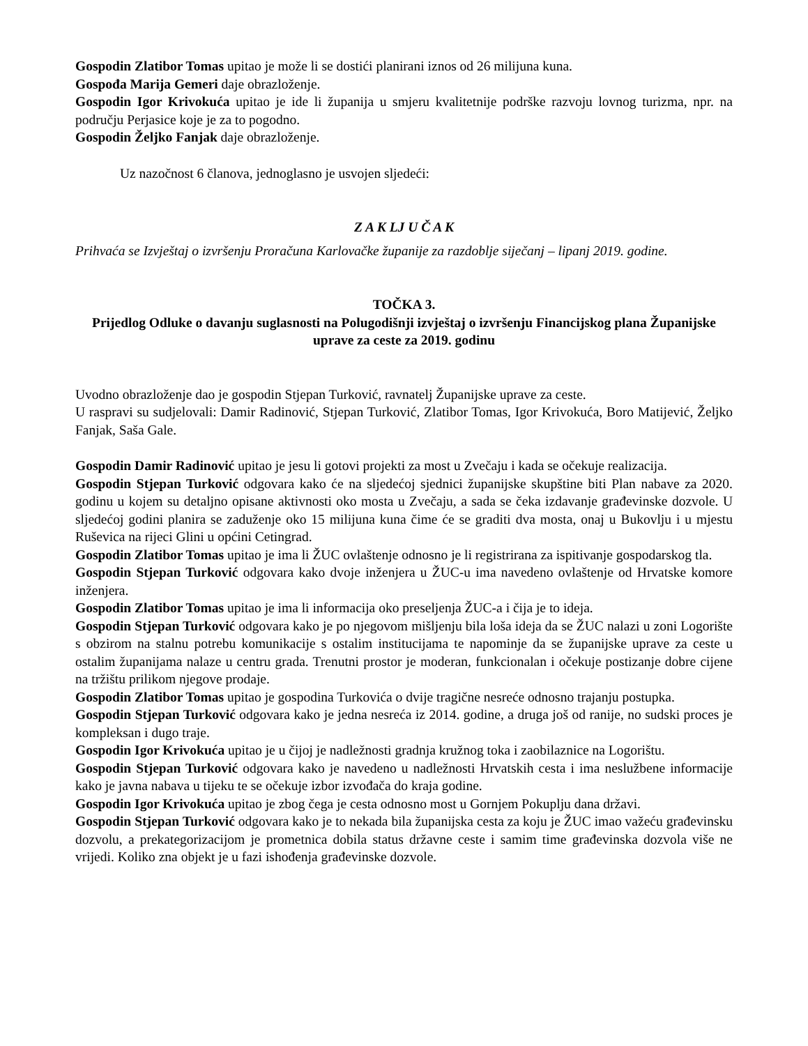Gospodin Zlatibor Tomas upitao je može li se dostići planirani iznos od 26 milijuna kuna.
Gospođa Marija Gemeri daje obrazloženje.
Gospodin Igor Krivokuća upitao je ide li županija u smjeru kvalitetnije podrške razvoju lovnog turizma, npr. na području Perjasice koje je za to pogodno.
Gospodin Željko Fanjak daje obrazloženje.
Uz nazočnost 6 članova, jednoglasno je usvojen sljedeći:
Z A K LJ U Č A K
Prihvaća se Izvještaj o izvršenju Proračuna Karlovačke županije za razdoblje siječanj – lipanj 2019. godine.
TOČKA 3.
Prijedlog Odluke o davanju suglasnosti na Polugodišnji izvještaj o izvršenju Financijskog plana Županijske uprave za ceste za 2019. godinu
Uvodno obrazloženje dao je gospodin Stjepan Turković, ravnatelj Županijske uprave za ceste.
U raspravi su sudjelovali: Damir Radinović, Stjepan Turković, Zlatibor Tomas, Igor Krivokuća, Boro Matijević, Željko Fanjak, Saša Gale.
Gospodin Damir Radinović upitao je jesu li gotovi projekti za most u Zvečaju i kada se očekuje realizacija.
Gospodin Stjepan Turković odgovara kako će na sljedećoj sjednici županijske skupštine biti Plan nabave za 2020. godinu u kojem su detaljno opisane aktivnosti oko mosta u Zvečaju, a sada se čeka izdavanje građevinske dozvole. U sljedećoj godini planira se zaduženje oko 15 milijuna kuna čime će se graditi dva mosta, onaj u Bukovlju i u mjestu Ruševica na rijeci Glini u općini Cetingrad.
Gospodin Zlatibor Tomas upitao je ima li ŽUC ovlaštenje odnosno je li registrirana za ispitivanje gospodarskog tla.
Gospodin Stjepan Turković odgovara kako dvoje inženjera u ŽUC-u ima navedeno ovlaštenje od Hrvatske komore inženjera.
Gospodin Zlatibor Tomas upitao je ima li informacija oko preseljenja ŽUC-a i čija je to ideja.
Gospodin Stjepan Turković odgovara kako je po njegovom mišljenju bila loša ideja da se ŽUC nalazi u zoni Logorište s obzirom na stalnu potrebu komunikacije s ostalim institucijama te napominje da se županijske uprave za ceste u ostalim županijama nalaze u centru grada. Trenutni prostor je moderan, funkcionalan i očekuje postizanje dobre cijene na tržištu prilikom njegove prodaje.
Gospodin Zlatibor Tomas upitao je gospodina Turkovića o dvije tragične nesreće odnosno trajanju postupka.
Gospodin Stjepan Turković odgovara kako je jedna nesreća iz 2014. godine, a druga još od ranije, no sudski proces je kompleksan i dugo traje.
Gospodin Igor Krivokuća upitao je u čijoj je nadležnosti gradnja kružnog toka i zaobilaznice na Logorištu.
Gospodin Stjepan Turković odgovara kako je navedeno u nadležnosti Hrvatskih cesta i ima neslužbene informacije kako je javna nabava u tijeku te se očekuje izbor izvođača do kraja godine.
Gospodin Igor Krivokuća upitao je zbog čega je cesta odnosno most u Gornjem Pokuplju dana državi.
Gospodin Stjepan Turković odgovara kako je to nekada bila županijska cesta za koju je ŽUC imao važeću građevinsku dozvolu, a prekategorizacijom je prometnica dobila status državne ceste i samim time građevinska dozvola više ne vrijedi. Koliko zna objekt je u fazi ishođenja građevinske dozvole.